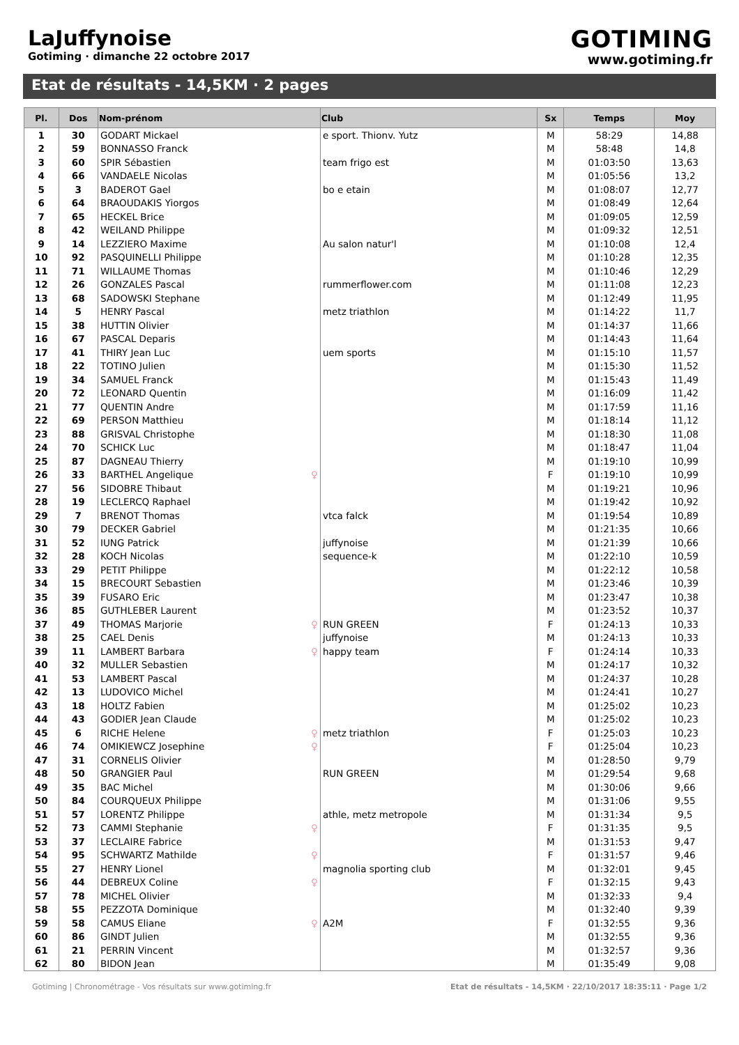LaJuffynoise
Gotiming · dimanche 22 octobre 2017
GOTIMING
www.gotiming.fr
Etat de résultats - 14,5KM · 2 pages
| Pl. | Dos | Nom-prénom | Club | Sx | Temps | Moy |
| --- | --- | --- | --- | --- | --- | --- |
| 1 | 30 | GODART Mickael | e sport. Thionv. Yutz | M | 58:29 | 14,88 |
| 2 | 59 | BONNASSO Franck | | M | 58:48 | 14,8 |
| 3 | 60 | SPIR Sébastien | team frigo est | M | 01:03:50 | 13,63 |
| 4 | 66 | VANDAELE Nicolas | | M | 01:05:56 | 13,2 |
| 5 | 3 | BADEROT Gael | bo e etain | M | 01:08:07 | 12,77 |
| 6 | 64 | BRAOUDAKIS Yiorgos | | M | 01:08:49 | 12,64 |
| 7 | 65 | HECKEL Brice | | M | 01:09:05 | 12,59 |
| 8 | 42 | WEILAND Philippe | | M | 01:09:32 | 12,51 |
| 9 | 14 | LEZZIERO Maxime | Au salon natur'l | M | 01:10:08 | 12,4 |
| 10 | 92 | PASQUINELLI Philippe | | M | 01:10:28 | 12,35 |
| 11 | 71 | WILLAUME Thomas | | M | 01:10:46 | 12,29 |
| 12 | 26 | GONZALES Pascal | rummerflower.com | M | 01:11:08 | 12,23 |
| 13 | 68 | SADOWSKI Stephane | | M | 01:12:49 | 11,95 |
| 14 | 5 | HENRY Pascal | metz triathlon | M | 01:14:22 | 11,7 |
| 15 | 38 | HUTTIN Olivier | | M | 01:14:37 | 11,66 |
| 16 | 67 | PASCAL Deparis | | M | 01:14:43 | 11,64 |
| 17 | 41 | THIRY Jean Luc | uem sports | M | 01:15:10 | 11,57 |
| 18 | 22 | TOTINO Julien | | M | 01:15:30 | 11,52 |
| 19 | 34 | SAMUEL Franck | | M | 01:15:43 | 11,49 |
| 20 | 72 | LEONARD Quentin | | M | 01:16:09 | 11,42 |
| 21 | 77 | QUENTIN Andre | | M | 01:17:59 | 11,16 |
| 22 | 69 | PERSON Matthieu | | M | 01:18:14 | 11,12 |
| 23 | 88 | GRISVAL Christophe | | M | 01:18:30 | 11,08 |
| 24 | 70 | SCHICK Luc | | M | 01:18:47 | 11,04 |
| 25 | 87 | DAGNEAU Thierry | | M | 01:19:10 | 10,99 |
| 26 | 33 | BARTHEL Angelique ♀ | | F | 01:19:10 | 10,99 |
| 27 | 56 | SIDOBRE Thibaut | | M | 01:19:21 | 10,96 |
| 28 | 19 | LECLERCQ Raphael | | M | 01:19:42 | 10,92 |
| 29 | 7 | BRENOT Thomas | vtca falck | M | 01:19:54 | 10,89 |
| 30 | 79 | DECKER Gabriel | | M | 01:21:35 | 10,66 |
| 31 | 52 | IUNG Patrick | juffynoise | M | 01:21:39 | 10,66 |
| 32 | 28 | KOCH Nicolas | sequence-k | M | 01:22:10 | 10,59 |
| 33 | 29 | PETIT Philippe | | M | 01:22:12 | 10,58 |
| 34 | 15 | BRECOURT Sebastien | | M | 01:23:46 | 10,39 |
| 35 | 39 | FUSARO Eric | | M | 01:23:47 | 10,38 |
| 36 | 85 | GUTHLEBER Laurent | | M | 01:23:52 | 10,37 |
| 37 | 49 | THOMAS Marjorie ♀ | RUN GREEN | F | 01:24:13 | 10,33 |
| 38 | 25 | CAEL Denis | juffynoise | M | 01:24:13 | 10,33 |
| 39 | 11 | LAMBERT Barbara ♀ | happy team | F | 01:24:14 | 10,33 |
| 40 | 32 | MULLER Sebastien | | M | 01:24:17 | 10,32 |
| 41 | 53 | LAMBERT Pascal | | M | 01:24:37 | 10,28 |
| 42 | 13 | LUDOVICO Michel | | M | 01:24:41 | 10,27 |
| 43 | 18 | HOLTZ Fabien | | M | 01:25:02 | 10,23 |
| 44 | 43 | GODIER Jean Claude | | M | 01:25:02 | 10,23 |
| 45 | 6 | RICHE Helene ♀ | metz triathlon | F | 01:25:03 | 10,23 |
| 46 | 74 | OMIKIEWCZ Josephine ♀ | | F | 01:25:04 | 10,23 |
| 47 | 31 | CORNELIS Olivier | | M | 01:28:50 | 9,79 |
| 48 | 50 | GRANGIER Paul | RUN GREEN | M | 01:29:54 | 9,68 |
| 49 | 35 | BAC Michel | | M | 01:30:06 | 9,66 |
| 50 | 84 | COURQUEUX Philippe | | M | 01:31:06 | 9,55 |
| 51 | 57 | LORENTZ Philippe | athle, metz metropole | M | 01:31:34 | 9,5 |
| 52 | 73 | CAMMI Stephanie ♀ | | F | 01:31:35 | 9,5 |
| 53 | 37 | LECLAIRE Fabrice | | M | 01:31:53 | 9,47 |
| 54 | 95 | SCHWARTZ Mathilde ♀ | | F | 01:31:57 | 9,46 |
| 55 | 27 | HENRY Lionel | magnolia sporting club | M | 01:32:01 | 9,45 |
| 56 | 44 | DEBREUX Coline ♀ | | F | 01:32:15 | 9,43 |
| 57 | 78 | MICHEL Olivier | | M | 01:32:33 | 9,4 |
| 58 | 55 | PEZZOTA Dominique | | M | 01:32:40 | 9,39 |
| 59 | 58 | CAMUS Eliane ♀ | A2M | F | 01:32:55 | 9,36 |
| 60 | 86 | GINDT Julien | | M | 01:32:55 | 9,36 |
| 61 | 21 | PERRIN Vincent | | M | 01:32:57 | 9,36 |
| 62 | 80 | BIDON Jean | | M | 01:35:49 | 9,08 |
Gotiming | Chronométrage - Vos résultats sur www.gotiming.fr Etat de résultats - 14,5KM · 22/10/2017 18:35:11 · Page 1/2